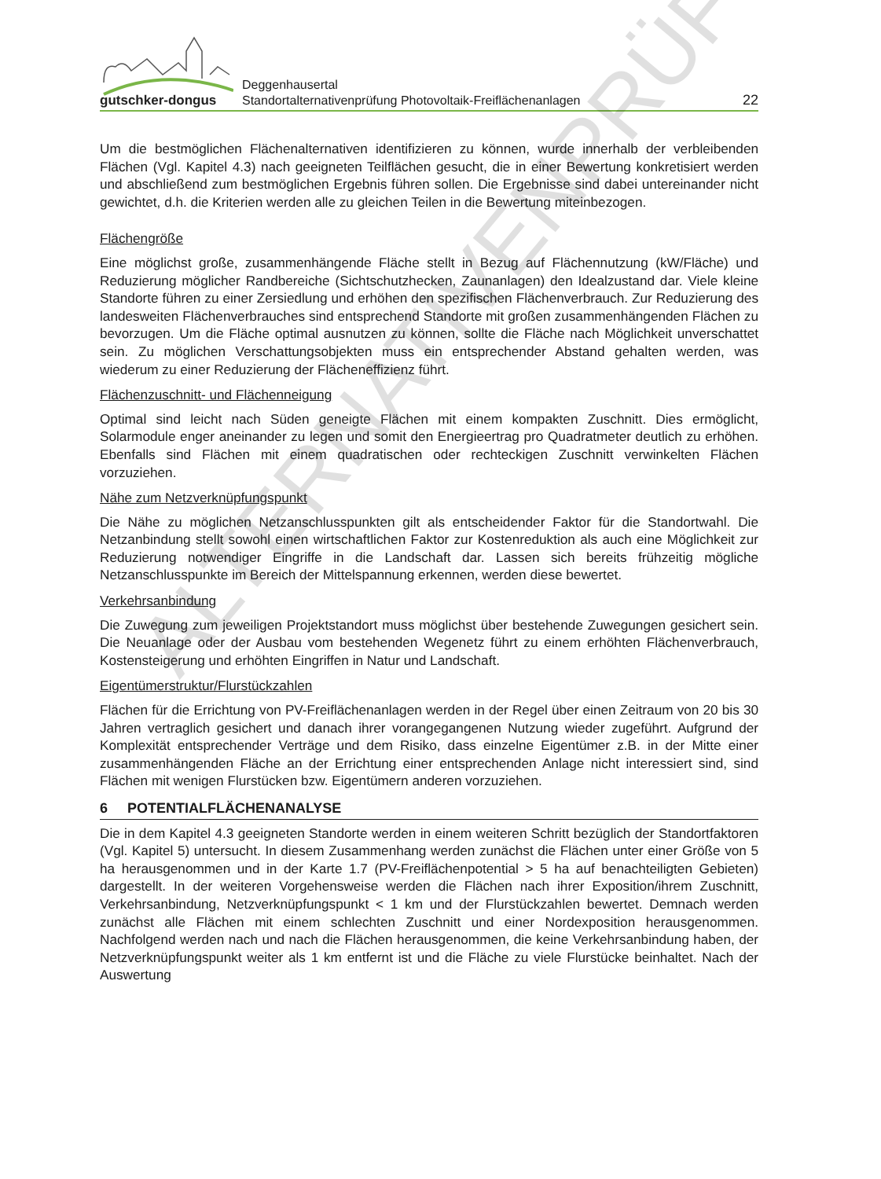gutschker-dongus
Deggenhausertal
Standortalternativenprüfung Photovoltaik-Freiflächenanlagen
22
ALTERNATIVENPRÜFUNG
Um die bestmöglichen Flächenalternativen identifizieren zu können, wurde innerhalb der verbleibenden Flächen (Vgl. Kapitel 4.3) nach geeigneten Teilflächen gesucht, die in einer Bewertung konkretisiert werden und abschließend zum bestmöglichen Ergebnis führen sollen. Die Ergebnisse sind dabei untereinander nicht gewichtet, d.h. die Kriterien werden alle zu gleichen Teilen in die Bewertung miteinbezogen.
Flächengröße
Eine möglichst große, zusammenhängende Fläche stellt in Bezug auf Flächennutzung (kW/Fläche) und Reduzierung möglicher Randbereiche (Sichtschutzhecken, Zaunanlagen) den Idealzustand dar. Viele kleine Standorte führen zu einer Zersiedlung und erhöhen den spezifischen Flächenverbrauch. Zur Reduzierung des landesweiten Flächenverbrauches sind entsprechend Standorte mit großen zusammenhängenden Flächen zu bevorzugen. Um die Fläche optimal ausnutzen zu können, sollte die Fläche nach Möglichkeit unverschattet sein. Zu möglichen Verschattungsobjekten muss ein entsprechender Abstand gehalten werden, was wiederum zu einer Reduzierung der Flächeneffizienz führt.
Flächenzuschnitt- und Flächenneigung
Optimal sind leicht nach Süden geneigte Flächen mit einem kompakten Zuschnitt. Dies ermöglicht, Solarmodule enger aneinander zu legen und somit den Energieertrag pro Quadratmeter deutlich zu erhöhen. Ebenfalls sind Flächen mit einem quadratischen oder rechteckigen Zuschnitt verwinkelten Flächen vorzuziehen.
Nähe zum Netzverknüpfungspunkt
Die Nähe zu möglichen Netzanschlusspunkten gilt als entscheidender Faktor für die Standortwahl. Die Netzanbindung stellt sowohl einen wirtschaftlichen Faktor zur Kostenreduktion als auch eine Möglichkeit zur Reduzierung notwendiger Eingriffe in die Landschaft dar. Lassen sich bereits frühzeitig mögliche Netzanschlusspunkte im Bereich der Mittelspannung erkennen, werden diese bewertet.
Verkehrsanbindung
Die Zuwegung zum jeweiligen Projektstandort muss möglichst über bestehende Zuwegungen gesichert sein. Die Neuanlage oder der Ausbau vom bestehenden Wegenetz führt zu einem erhöhten Flächenverbrauch, Kostensteigerung und erhöhten Eingriffen in Natur und Landschaft.
Eigentümerstruktur/Flurstückzahlen
Flächen für die Errichtung von PV-Freiflächenanlagen werden in der Regel über einen Zeitraum von 20 bis 30 Jahren vertraglich gesichert und danach ihrer vorangegangenen Nutzung wieder zugeführt. Aufgrund der Komplexität entsprechender Verträge und dem Risiko, dass einzelne Eigentümer z.B. in der Mitte einer zusammenhängenden Fläche an der Errichtung einer entsprechenden Anlage nicht interessiert sind, sind Flächen mit wenigen Flurstücken bzw. Eigentümern anderen vorzuziehen.
6 POTENTIALFLÄCHENANALYSE
Die in dem Kapitel 4.3 geeigneten Standorte werden in einem weiteren Schritt bezüglich der Standortfaktoren (Vgl. Kapitel 5) untersucht. In diesem Zusammenhang werden zunächst die Flächen unter einer Größe von 5 ha herausgenommen und in der Karte 1.7 (PV-Freiflächenpotential > 5 ha auf benachteiligten Gebieten) dargestellt. In der weiteren Vorgehensweise werden die Flächen nach ihrer Exposition/ihrem Zuschnitt, Verkehrsanbindung, Netzverknüpfungspunkt < 1 km und der Flurstückzahlen bewertet. Demnach werden zunächst alle Flächen mit einem schlechten Zuschnitt und einer Nordexposition herausgenommen. Nachfolgend werden nach und nach die Flächen herausgenommen, die keine Verkehrsanbindung haben, der Netzverknüpfungspunkt weiter als 1 km entfernt ist und die Fläche zu viele Flurstücke beinhaltet. Nach der Auswertung